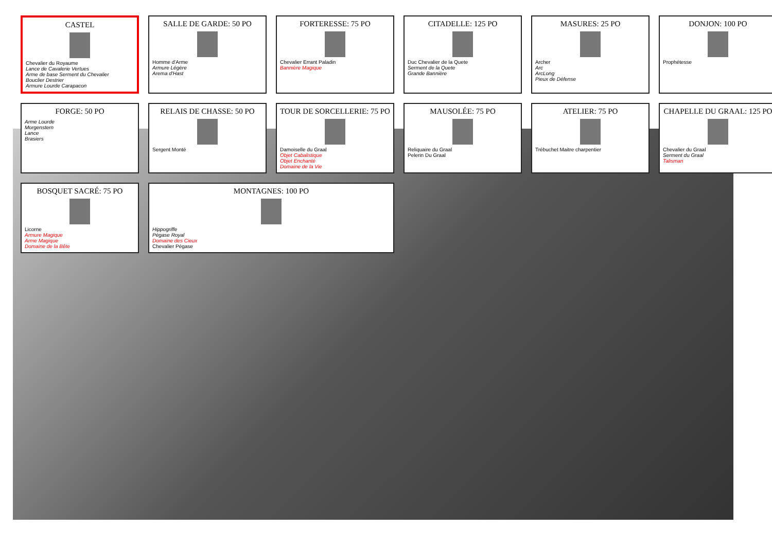CASTEL
Chevalier du Royaume
Lance de Cavalerie Vertues
Arme de base Serment du Chevalier
Bouclier Destrier
Armure Lourde Carapacon
SALLE DE GARDE: 50 PO
Homme d'Arme
Armure Légère
Arema d'Hast
FORTERESSE: 75 PO
Chevalier Errant Paladin
Bannière Magique
CITADELLE: 125 PO
Duc Chevalier de la Quete
Serment de la Quete
Grande Bannière
MASURES: 25 PO
Archer
Arc
ArcLong
Pieux de Défense
DONJON: 100 PO
Prophétesse
FORGE: 50 PO
Arme Lourde
Morgenstern
Lance
Brasiers
RELAIS DE CHASSE: 50 PO
Sergent Monté
TOUR DE SORCELLERIE: 75 PO
Damoiselle du Graal
Objet Cabalistique
Objet Enchanté
Domaine de la Vie
MAUSOLÉE: 75 PO
Reliquaire du Graal
Pelerin Du Graal
ATELIER: 75 PO
Trébuchet Maitre charpentier
CHAPELLE DU GRAAL: 125 PO
Chevalier du Graal
Serment du Graal
Talisman
BOSQUET SACRÉ: 75 PO
Licorne
Armure Magique
Arme Magique
Domaine de la Bête
MONTAGNES: 100 PO
Hippogriffe
Pégase Royal
Domaine des Cieux
Chevalier Pégase